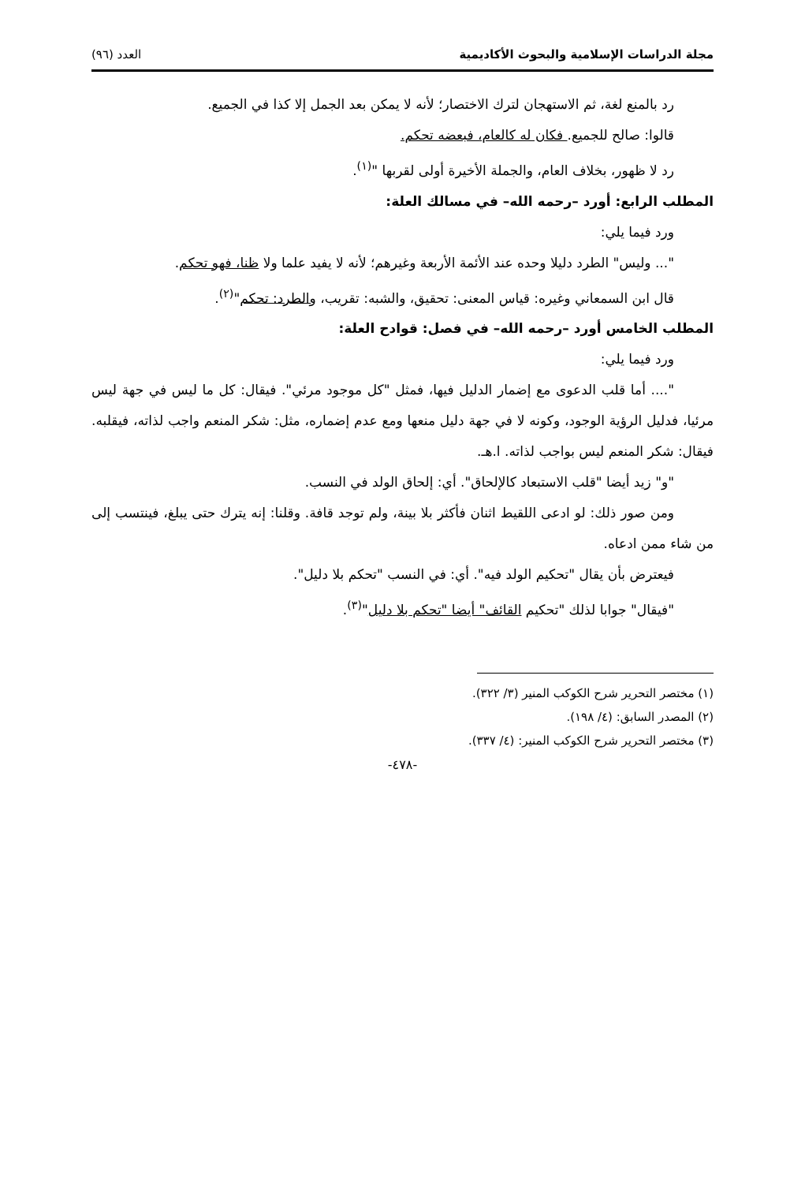مجلة الدراسات الإسلامية والبحوث الأكاديمية العدد (٩٦)
رد بالمنع لغة، ثم الاستهجان لترك الاختصار؛ لأنه لا يمكن بعد الجمل إلا كذا في الجميع.
قالوا: صالح للجميع. فكان له كالعام، فبعضه تحكم.
رد لا ظهور، بخلاف العام، والجملة الأخيرة أولى لقربها "<sup>(١)</sup>.
المطلب الرابع: أورد –رحمه الله– في مسالك العلة:
ورد فيما يلي:
"... وليس" الطرد دليلا وحده عند الأئمة الأربعة وغيرهم؛ لأنه لا يفيد علما ولا ظنا، فهو تحكم.
قال ابن السمعاني وغيره: قياس المعنى: تحقيق، والشبه: تقريب، والطرد: تحكم"<sup>(٢)</sup>.
المطلب الخامس أورد –رحمه الله– في فصل: قوادح العلة:
ورد فيما يلي:
".... أما قلب الدعوى مع إضمار الدليل فيها، فمثل "كل موجود مرئي". فيقال: كل ما ليس في جهة ليس مرئيا، فدليل الرؤية الوجود، وكونه لا في جهة دليل منعها ومع عدم إضماره، مثل: شكر المنعم واجب لذاته، فيقلبه. فيقال: شكر المنعم ليس بواجب لذاته. ا.هـ.
"و" زيد أيضا "قلب الاستبعاد كالإلحاق". أي: إلحاق الولد في النسب.
ومن صور ذلك: لو ادعى اللقيط اثنان فأكثر بلا بينة، ولم توجد قافة. وقلنا: إنه يترك حتى يبلغ، فينتسب إلى من شاء ممن ادعاه.
فيعترض بأن يقال "تحكيم الولد فيه". أي: في النسب "تحكم بلا دليل".
"فيقال" جوابا لذلك "تحكيم القائف" أيضا "تحكم بلا دليل"<sup>(٣)</sup>.
(١) مختصر التحرير شرح الكوكب المنير (٣/ ٣٢٢).
(٢) المصدر السابق: (٤/ ١٩٨).
(٣) مختصر التحرير شرح الكوكب المنير: (٤/ ٣٣٧).
-٤٧٨-